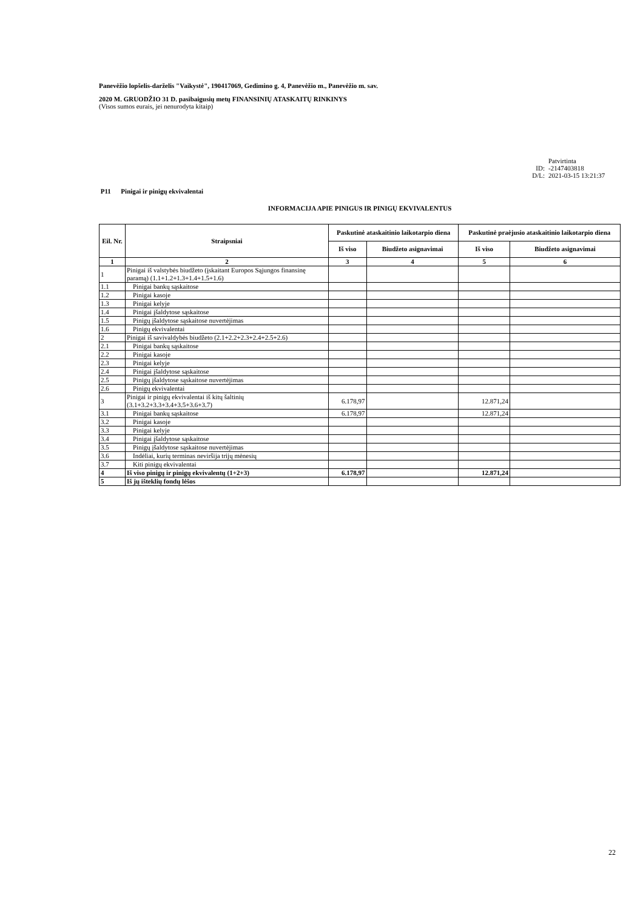Panevėžio lopšelis-darželis "Vaikystė", 190417069, Gedimino g. 4, Panevėžio m., Panevėžio m. sav.
2020 M. GRUODŽIO 31 D. pasibaigusių metų FINANSINIŲ ATASKAITŲ RINKINYS
(Visos sumos eurais, jei nenurodyta kitaip)
Patvirtinta
ID: -2147403818
D/L: 2021-03-15 13:21:37
P11 Pinigai ir pinigų ekvivalentai
INFORMACIJA APIE PINIGUS IR PINIGŲ EKVIVALENTUS
| Eil. Nr. | Straipsniai | Paskutinė ataskaitinio laikotarpio diena | | Paskutinė praėjusio ataskaitinio laikotarpio diena | |
| --- | --- | --- | --- | --- | --- |
| | | Iš viso | Biudžeto asignavimai | Iš viso | Biudžeto asignavimai |
| 1 | 2 | 3 | 4 | 5 | 6 |
| 1 | Pinigai iš valstybės biudžeto (įskaitant Europos Sąjungos finansinę paramą) (1.1+1.2+1.3+1.4+1.5+1.6) | | | | |
| 1.1 | Pinigai bankų sąskaitose | | | | |
| 1.2 | Pinigai kasoje | | | | |
| 1.3 | Pinigai kelyje | | | | |
| 1.4 | Pinigai įšaldytose sąskaitose | | | | |
| 1.5 | Pinigų įšaldytose sąskaitose nuvertėjimas | | | | |
| 1.6 | Pinigų ekvivalentai | | | | |
| 2 | Pinigai iš savivaldybės biudžeto (2.1+2.2+2.3+2.4+2.5+2.6) | | | | |
| 2.1 | Pinigai bankų sąskaitose | | | | |
| 2.2 | Pinigai kasoje | | | | |
| 2.3 | Pinigai kelyje | | | | |
| 2.4 | Pinigai įšaldytose sąskaitose | | | | |
| 2.5 | Pinigų įšaldytose sąskaitose nuvertėjimas | | | | |
| 2.6 | Pinigų ekvivalentai | | | | |
| 3 | Pinigai ir pinigų ekvivalentai iš kitų šaltinių (3.1+3.2+3.3+3.4+3.5+3.6+3.7) | 6.178,97 | | 12.871,24 | |
| 3.1 | Pinigai bankų sąskaitose | 6.178,97 | | 12.871,24 | |
| 3.2 | Pinigai kasoje | | | | |
| 3.3 | Pinigai kelyje | | | | |
| 3.4 | Pinigai įšaldytose sąskaitose | | | | |
| 3.5 | Pinigų įšaldytose sąskaitose nuvertėjimas | | | | |
| 3.6 | Indėliai, kurių terminas neviršija trijų mėnesių | | | | |
| 3.7 | Kiti pinigų ekvivalentai | | | | |
| 4 | Iš viso pinigų ir pinigų ekvivalentų (1+2+3) | 6.178,97 | | 12.871,24 | |
| 5 | Iš jų išteklių fondų lėšos | | | | |
22